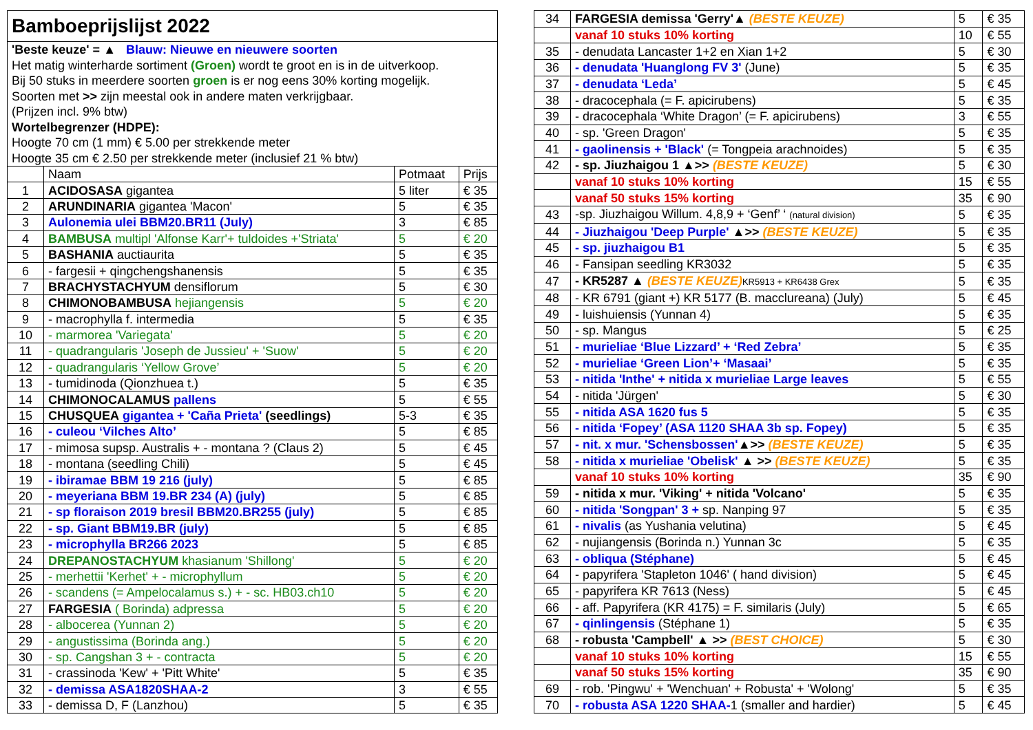| Bamboeprijslijst 2022 | | | |
| 'Beste keuze' = ▲ Blauw: Nieuwe en nieuwere soorten Het matig winterharde sortiment (Groen) wordt te groot en is in de uitverkoop. Bij 50 stuks in meerdere soorten groen is er nog eens 30% korting mogelijk. Soorten met >> zijn meestal ook in andere maten verkrijgbaar. (Prijzen incl. 9% btw) Wortelbegrenzer (HDPE): Hoogte 70 cm (1 mm) € 5.00 per strekkende meter Hoogte 35 cm € 2.50 per strekkende meter (inclusief 21 % btw) | | | |
| | Naam | Potmaat | Prijs |
| 1 | ACIDOSASA gigantea | 5 liter | € 35 |
| 2 | ARUNDINARIA gigantea 'Macon' | 5 | € 35 |
| 3 | Aulonemia ulei BBM20.BR11 (July) | 3 | € 85 |
| 4 | BAMBUSA multipl 'Alfonse Karr'+ tuldoides +'Striata' | 5 | € 20 |
| 5 | BASHANIA auctiaurita | 5 | € 35 |
| 6 | - fargesii + qingchengshanensis | 5 | € 35 |
| 7 | BRACHYSTACHYUM densiflorum | 5 | € 30 |
| 8 | CHIMONOBAMBUSA hejiangensis | 5 | € 20 |
| 9 | - macrophylla f. intermedia | 5 | € 35 |
| 10 | - marmorea 'Variegata' | 5 | € 20 |
| 11 | - quadrangularis 'Joseph de Jussieu' + 'Suow' | 5 | € 20 |
| 12 | - quadrangularis ‘Yellow Grove’ | 5 | € 20 |
| 13 | - tumidinoda (Qionzhuea t.) | 5 | € 35 |
| 14 | CHIMONOCALAMUS pallens | 5 | € 55 |
| 15 | CHUSQUEA gigantea + 'Caña Prieta' (seedlings) | 5-3 | € 35 |
| 16 | - culeou ‘Vilches Alto’ | 5 | € 85 |
| 17 | - mimosa supsp. Australis + - montana ? (Claus 2) | 5 | € 45 |
| 18 | - montana (seedling Chili) | 5 | € 45 |
| 19 | - ibiramae BBM 19 216 (july) | 5 | € 85 |
| 20 | - meyeriana BBM 19.BR 234 (A) (july) | 5 | € 85 |
| 21 | - sp floraison 2019 bresil BBM20.BR255 (july) | 5 | € 85 |
| 22 | - sp. Giant BBM19.BR (july) | 5 | € 85 |
| 23 | - microphylla BR266 2023 | 5 | € 85 |
| 24 | DREPANOSTACHYUM khasianum 'Shillong' | 5 | € 20 |
| 25 | - merhettii 'Kerhet' + - microphyllum | 5 | € 20 |
| 26 | - scandens (= Ampelocalamus s.) + - sc. HB03.ch10 | 5 | € 20 |
| 27 | FARGESIA ( Borinda) adpressa | 5 | € 20 |
| 28 | - albocerea (Yunnan 2) | 5 | € 20 |
| 29 | - angustissima (Borinda ang.) | 5 | € 20 |
| 30 | - sp. Cangshan 3 + - contracta | 5 | € 20 |
| 31 | - crassinoda 'Kew' + 'Pitt White' | 5 | € 35 |
| 32 | - demissa ASA1820SHAA-2 | 3 | € 55 |
| 33 | - demissa D, F (Lanzhou) | 5 | € 35 |
| 34 | FARGESIA demissa 'Gerry'▲ (BESTE KEUZE) | 5 | € 35 |
| | vanaf 10 stuks 10% korting | 10 | € 55 |
| 35 | - denudata Lancaster 1+2 en Xian 1+2 | 5 | € 30 |
| 36 | - denudata 'Huanglong FV 3' (June) | 5 | € 35 |
| 37 | - denudata ‘Leda’ | 5 | € 45 |
| 38 | - dracocephala (= F. apicirubens) | 5 | € 35 |
| 39 | - dracocephala ‘White Dragon’ (= F. apicirubens) | 3 | € 55 |
| 40 | - sp. 'Green Dragon' | 5 | € 35 |
| 41 | - gaolinensis + 'Black' (= Tongpeia arachnoides) | 5 | € 35 |
| 42 | - sp. Jiuzhaigou 1 ▲>> (BESTE KEUZE) | 5 | € 30 |
| | vanaf 10 stuks 10% korting | 15 | € 55 |
| | vanaf 50 stuks 15% korting | 35 | € 90 |
| 43 | -sp. Jiuzhaigou Willum. 4,8,9 + ‘Genf’ ‘ (natural division) | 5 | € 35 |
| 44 | - Jiuzhaigou 'Deep Purple' ▲>> (BESTE KEUZE) | 5 | € 35 |
| 45 | - sp. jiuzhaigou B1 | 5 | € 35 |
| 46 | - Fansipan seedling KR3032 | 5 | € 35 |
| 47 | - KR5287 ▲ (BESTE KEUZE) KR5913 + KR6438 Grex | 5 | € 35 |
| 48 | - KR 6791 (giant +) KR 5177 (B. macclureana) (July) | 5 | € 45 |
| 49 | - luishuiensis (Yunnan 4) | 5 | € 35 |
| 50 | - sp. Mangus | 5 | € 25 |
| 51 | - murieliae ‘Blue Lizzard’ + ‘Red Zebra’ | 5 | € 35 |
| 52 | - murieliae ‘Green Lion’+ ‘Masaai’ | 5 | € 35 |
| 53 | - nitida 'Inthe' + nitida x murieliae Large leaves | 5 | € 55 |
| 54 | - nitida 'Jürgen' | 5 | € 30 |
| 55 | - nitida ASA 1620 fus 5 | 5 | € 35 |
| 56 | - nitida ‘Fopey’ (ASA 1120 SHAA 3b sp. Fopey) | 5 | € 35 |
| 57 | - nit. x mur. 'Schensbossen' ▲>> (BESTE KEUZE) | 5 | € 35 |
| 58 | - nitida x murieliae 'Obelisk' ▲ >> (BESTE KEUZE) | 5 | € 35 |
| | vanaf 10 stuks 10% korting | 35 | € 90 |
| 59 | - nitida x mur. 'Viking' + nitida 'Volcano' | 5 | € 35 |
| 60 | - nitida 'Songpan' 3 + sp. Nanping 97 | 5 | € 35 |
| 61 | - nivalis (as Yushania velutina) | 5 | € 45 |
| 62 | - nujiangensis (Borinda n.) Yunnan 3c | 5 | € 35 |
| 63 | - obliqua (Stéphane) | 5 | € 45 |
| 64 | - papyrifera 'Stapleton 1046' ( hand division) | 5 | € 45 |
| 65 | - papyrifera KR 7613 (Ness) | 5 | € 45 |
| 66 | - aff. Papyrifera (KR 4175) = F. similaris (July) | 5 | € 65 |
| 67 | - qinlingensis (Stéphane 1) | 5 | € 35 |
| 68 | - robusta 'Campbell' ▲ >> (BEST CHOICE) | 5 | € 30 |
| | vanaf 10 stuks 10% korting | 15 | € 55 |
| | vanaf 50 stuks 15% korting | 35 | € 90 |
| 69 | - rob. 'Pingwu' + 'Wenchuan' + Robusta' + 'Wolong' | 5 | € 35 |
| 70 | - robusta ASA 1220 SHAA- 1 (smaller and hardier) | 5 | € 45 |